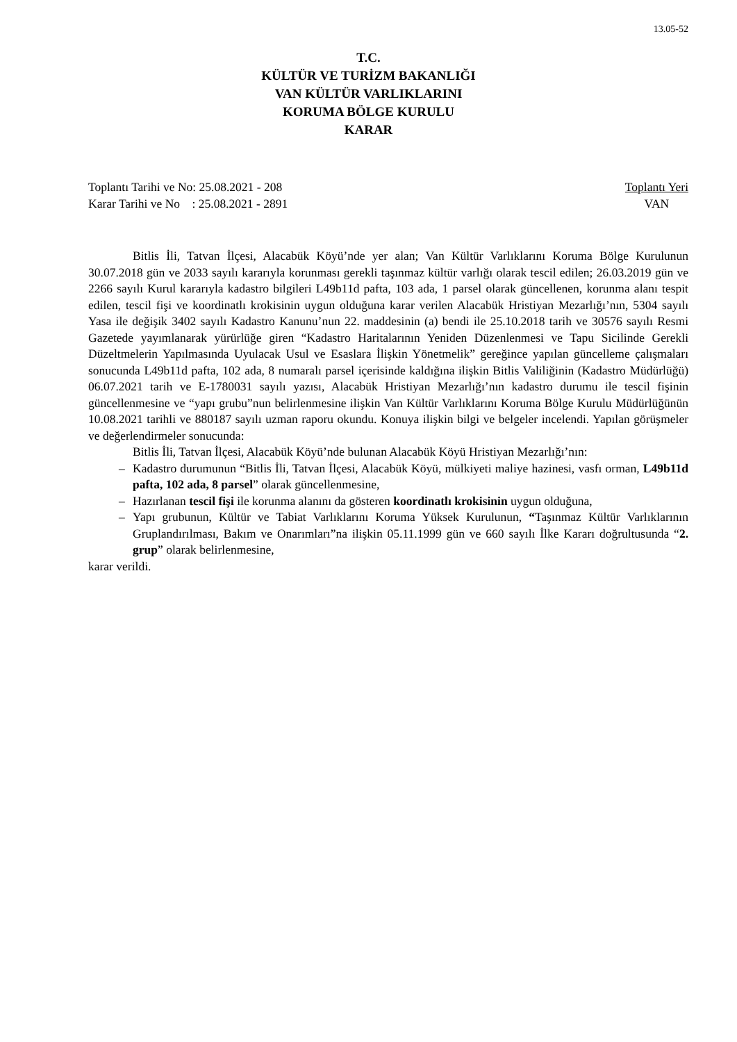13.05-52
T.C.
KÜLTÜR VE TURİZM BAKANLIĞI
VAN KÜLTÜR VARLIKLARINI
KORUMA BÖLGE KURULU
KARAR
Toplantı Tarihi ve No: 25.08.2021 - 208
Karar Tarihi ve No : 25.08.2021 - 2891
Toplantı Yeri
VAN
Bitlis İli, Tatvan İlçesi, Alacabük Köyü’nde yer alan; Van Kültür Varlıklarını Koruma Bölge Kurulunun 30.07.2018 gün ve 2033 sayılı kararıyla korunması gerekli taşınmaz kültür varlığı olarak tescil edilen; 26.03.2019 gün ve 2266 sayılı Kurul kararıyla kadastro bilgileri L49b11d pafta, 103 ada, 1 parsel olarak güncellenen, korunma alanı tespit edilen, tescil fişi ve koordinatlı krokisinin uygun olduğuna karar verilen Alacabük Hristiyan Mezarlığı’nın, 5304 sayılı Yasa ile değişik 3402 sayılı Kadastro Kanunu’nun 22. maddesinin (a) bendi ile 25.10.2018 tarih ve 30576 sayılı Resmi Gazetede yayımlanarak yürürlüğe giren “Kadastro Haritalarının Yeniden Düzenlenmesi ve Tapu Sicilinde Gerekli Düzeltmelerin Yapılmasında Uyulacak Usul ve Esaslara İlişkin Yönetmelik” gereğince yapılan güncelleme çalışmaları sonucunda L49b11d pafta, 102 ada, 8 numaralı parsel içerisinde kaldığına ilişkin Bitlis Valiliğinin (Kadastro Müdürlüğü) 06.07.2021 tarih ve E-1780031 sayılı yazısı, Alacabük Hristiyan Mezarlığı’nın kadastro durumu ile tescil fişinin güncellenmesine ve “yapı grubu”nun belirlenmesine ilişkin Van Kültür Varlıklarını Koruma Bölge Kurulu Müdürlüğünün 10.08.2021 tarihli ve 880187 sayılı uzman raporu okundu. Konuya ilişkin bilgi ve belgeler incelendi. Yapılan görüşmeler ve değerlendirmeler sonucunda:
Bitlis İli, Tatvan İlçesi, Alacabük Köyü’nde bulunan Alacabük Köyü Hristiyan Mezarlığı’nın:
– Kadastro durumunun “Bitlis İli, Tatvan İlçesi, Alacabük Köyü, mülkiyeti maliye hazinesi, vasfı orman, L49b11d pafta, 102 ada, 8 parsel” olarak güncellenmesine,
– Hazırlanan tescil fişi ile korunma alanını da gösteren koordinatlı krokisinin uygun olduğuna,
– Yapı grubunun, Kültür ve Tabiat Varlıklarını Koruma Yüksek Kurulunun, “Taşınmaz Kültür Varlıklarının Gruplandırılması, Bakım ve Onarımları”na ilişkin 05.11.1999 gün ve 660 sayılı İlke Kararı doğrultusunda “2. grup” olarak belirlenmesine,
karar verildi.